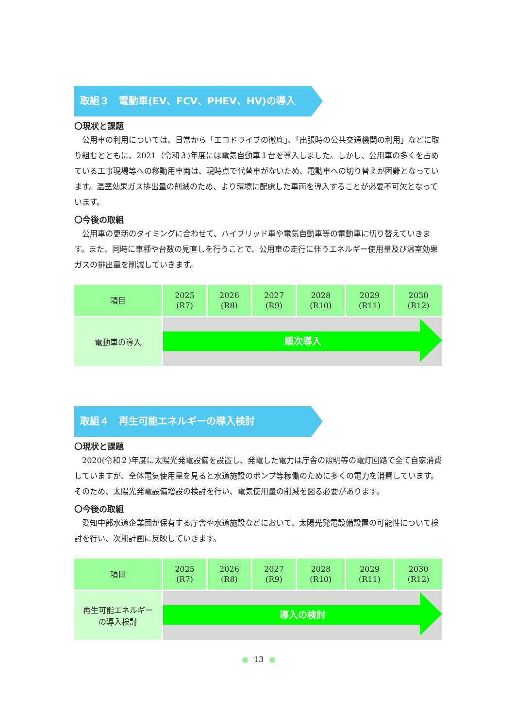取組３　電動車(EV、FCV、PHEV、HV)の導入
〇現状と課題
公用車の利用については、日常から「エコドライブの徹底」、「出張時の公共交通機関の利用」などに取り組むとともに、2021（令和３)年度には電気自動車１台を導入しました。しかし、公用車の多くを占めている工事現場等への移動用車両は、現時点で代替車がないため、電動車への切り替えが困難となっています。温室効果ガス排出量の削減のため、より環境に配慮した車両を導入することが必要不可欠となっています。
〇今後の取組
公用車の更新のタイミングに合わせて、ハイブリッド車や電気自動車等の電動車に切り替えていきます。また、同時に車種や台数の見直しを行うことで、公用車の走行に伴うエネルギー使用量及び温室効果ガスの排出量を削減していきます。
| 項目 | 2025 (R7) | 2026 (R8) | 2027 (R9) | 2028 (R10) | 2029 (R11) | 2030 (R12) |
| --- | --- | --- | --- | --- | --- | --- |
| 電動車の導入 | 順次導入 | | | | | |
取組４　再生可能エネルギーの導入検討
〇現状と課題
2020(令和２)年度に太陽光発電設備を設置し、発電した電力は庁舎の照明等の電灯回路で全て自家消費していますが、全体電気使用量を見ると水道施設のポンプ等稼働のために多くの電力を消費しています。そのため、太陽光発電設備増設の検討を行い、電気使用量の削減を図る必要があります。
〇今後の取組
愛知中部水道企業団が保有する庁舎や水道施設などにおいて、太陽光発電設備設置の可能性について検討を行い、次期計画に反映していきます。
| 項目 | 2025 (R7) | 2026 (R8) | 2027 (R9) | 2028 (R10) | 2029 (R11) | 2030 (R12) |
| --- | --- | --- | --- | --- | --- | --- |
| 再生可能エネルギー の導入検討 | 導入の検討 | | | | | |
13